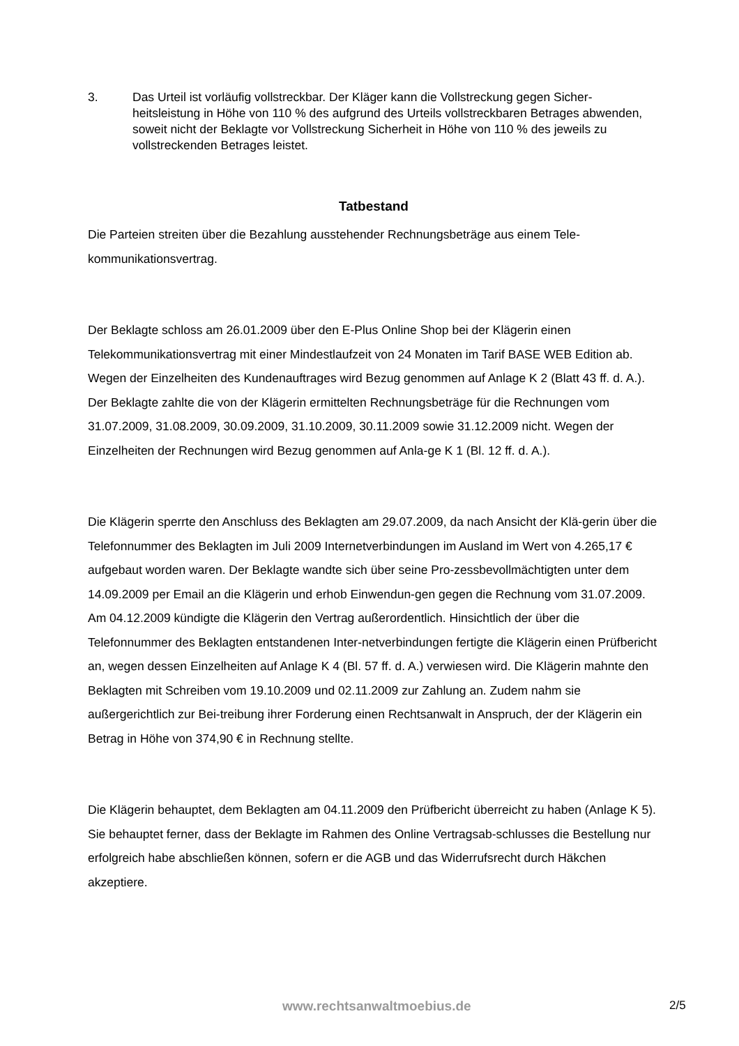3. Das Urteil ist vorläufig vollstreckbar. Der Kläger kann die Vollstreckung gegen Sicher-heitsleistung in Höhe von 110 % des aufgrund des Urteils vollstreckbaren Betrages abwenden, soweit nicht der Beklagte vor Vollstreckung Sicherheit in Höhe von 110 % des jeweils zu vollstreckenden Betrages leistet.
Tatbestand
Die Parteien streiten über die Bezahlung ausstehender Rechnungsbeträge aus einem Tele-kommunikationsvertrag.
Der Beklagte schloss am 26.01.2009 über den E-Plus Online Shop bei der Klägerin einen Telekommunikationsvertrag mit einer Mindestlaufzeit von 24 Monaten im Tarif BASE WEB Edition ab. Wegen der Einzelheiten des Kundenauftrages wird Bezug genommen auf Anlage K 2 (Blatt 43 ff. d. A.). Der Beklagte zahlte die von der Klägerin ermittelten Rechnungsbeträge für die Rechnungen vom 31.07.2009, 31.08.2009, 30.09.2009, 31.10.2009, 30.11.2009 sowie 31.12.2009 nicht. Wegen der Einzelheiten der Rechnungen wird Bezug genommen auf Anla-ge K 1 (Bl. 12 ff. d. A.).
Die Klägerin sperrte den Anschluss des Beklagten am 29.07.2009, da nach Ansicht der Klä-gerin über die Telefonnummer des Beklagten im Juli 2009 Internetverbindungen im Ausland im Wert von 4.265,17 € aufgebaut worden waren. Der Beklagte wandte sich über seine Pro-zessbevollmächtigten unter dem 14.09.2009 per Email an die Klägerin und erhob Einwendun-gen gegen die Rechnung vom 31.07.2009. Am 04.12.2009 kündigte die Klägerin den Vertrag außerordentlich. Hinsichtlich der über die Telefonnummer des Beklagten entstandenen Inter-netverbindungen fertigte die Klägerin einen Prüfbericht an, wegen dessen Einzelheiten auf Anlage K 4 (Bl. 57 ff. d. A.) verwiesen wird. Die Klägerin mahnte den Beklagten mit Schreiben vom 19.10.2009 und 02.11.2009 zur Zahlung an. Zudem nahm sie außergerichtlich zur Bei-treibung ihrer Forderung einen Rechtsanwalt in Anspruch, der der Klägerin ein Betrag in Höhe von 374,90 € in Rechnung stellte.
Die Klägerin behauptet, dem Beklagten am 04.11.2009 den Prüfbericht überreicht zu haben (Anlage K 5). Sie behauptet ferner, dass der Beklagte im Rahmen des Online Vertragsab-schlusses die Bestellung nur erfolgreich habe abschließen können, sofern er die AGB und das Widerrufsrecht durch Häkchen akzeptiere.
www.rechtsanwaltmoebius.de 2/5